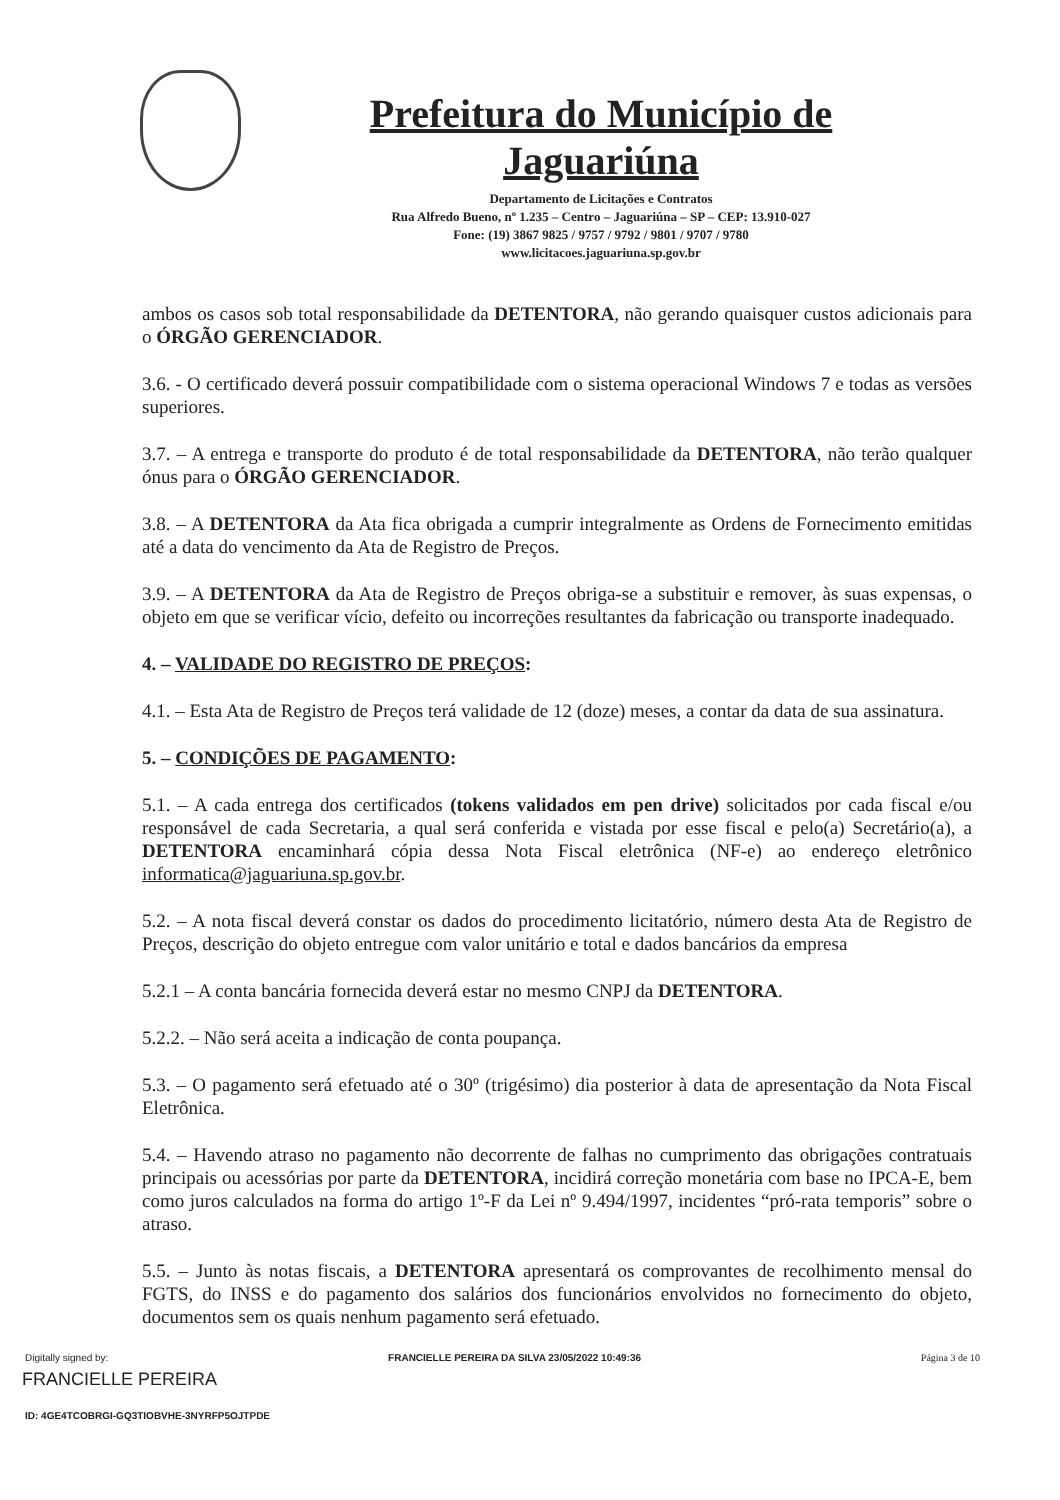Prefeitura do Município de Jaguariúna
Departamento de Licitações e Contratos
Rua Alfredo Bueno, nº 1.235 – Centro – Jaguariúna – SP – CEP: 13.910-027
Fone: (19) 3867 9825 / 9757 / 9792 / 9801 / 9707 / 9780
www.licitacoes.jaguariuna.sp.gov.br
ambos os casos sob total responsabilidade da DETENTORA, não gerando quaisquer custos adicionais para o ÓRGÃO GERENCIADOR.
3.6. - O certificado deverá possuir compatibilidade com o sistema operacional Windows 7 e todas as versões superiores.
3.7. – A entrega e transporte do produto é de total responsabilidade da DETENTORA, não terão qualquer ónus para o ÓRGÃO GERENCIADOR.
3.8. – A DETENTORA da Ata fica obrigada a cumprir integralmente as Ordens de Fornecimento emitidas até a data do vencimento da Ata de Registro de Preços.
3.9. – A DETENTORA da Ata de Registro de Preços obriga-se a substituir e remover, às suas expensas, o objeto em que se verificar vício, defeito ou incorreções resultantes da fabricação ou transporte inadequado.
4. – VALIDADE DO REGISTRO DE PREÇOS:
4.1. – Esta Ata de Registro de Preços terá validade de 12 (doze) meses, a contar da data de sua assinatura.
5. – CONDIÇÕES DE PAGAMENTO:
5.1. – A cada entrega dos certificados (tokens validados em pen drive) solicitados por cada fiscal e/ou responsável de cada Secretaria, a qual será conferida e vistada por esse fiscal e pelo(a) Secretário(a), a DETENTORA encaminhará cópia dessa Nota Fiscal eletrônica (NF-e) ao endereço eletrônico informatica@jaguariuna.sp.gov.br.
5.2. – A nota fiscal deverá constar os dados do procedimento licitatório, número desta Ata de Registro de Preços, descrição do objeto entregue com valor unitário e total e dados bancários da empresa
5.2.1 – A conta bancária fornecida deverá estar no mesmo CNPJ da DETENTORA.
5.2.2. – Não será aceita a indicação de conta poupança.
5.3. – O pagamento será efetuado até o 30º (trigésimo) dia posterior à data de apresentação da Nota Fiscal Eletrônica.
5.4. – Havendo atraso no pagamento não decorrente de falhas no cumprimento das obrigações contratuais principais ou acessórias por parte da DETENTORA, incidirá correção monetária com base no IPCA-E, bem como juros calculados na forma do artigo 1º-F da Lei nº 9.494/1997, incidentes “pró-rata temporis” sobre o atraso.
5.5. – Junto às notas fiscais, a DETENTORA apresentará os comprovantes de recolhimento mensal do FGTS, do INSS e do pagamento dos salários dos funcionários envolvidos no fornecimento do objeto, documentos sem os quais nenhum pagamento será efetuado.
Digitally signed by: FRANCIELLE PEREIRA DA SILVA 23/05/2022 10:49:36
Página 3 de 10
FRANCIELLE PEREIRA
ID: 4GE4TCOBRGI-GQ3TIOBVHE-3NYRFP5OJTPDE